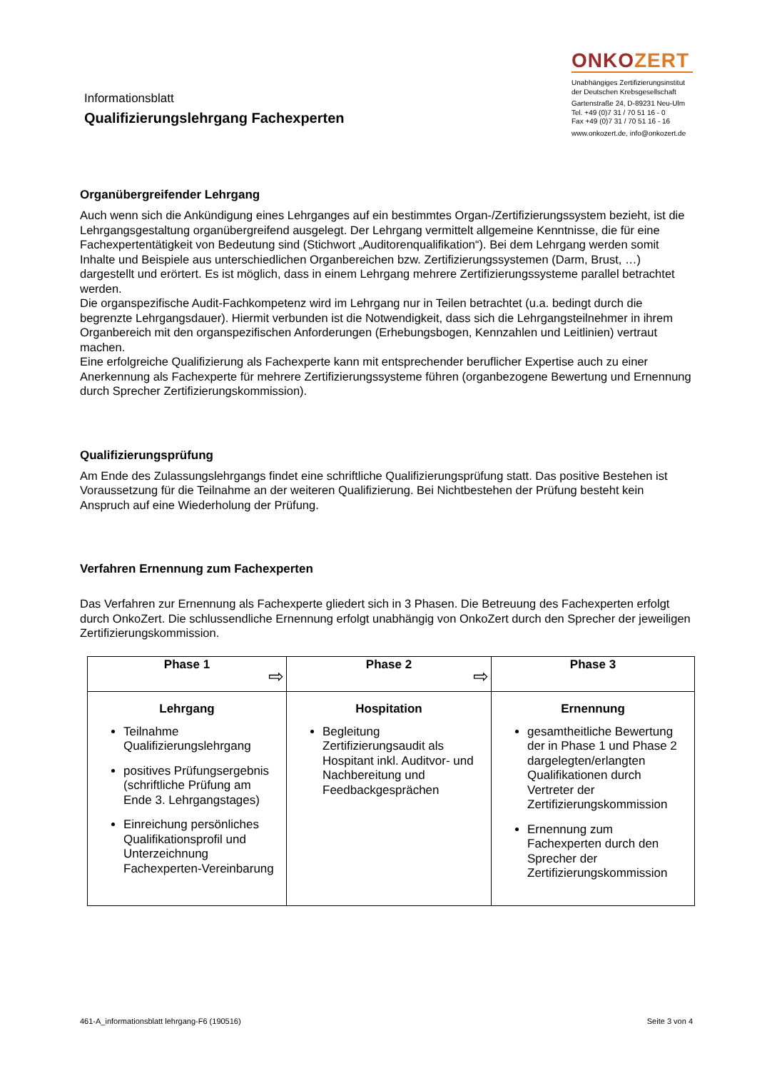Informationsblatt
Qualifizierungslehrgang Fachexperten
ONKOZERT
Unabhängiges Zertifizierungsinstitut
der Deutschen Krebsgesellschaft
Gartenstraße 24, D-89231 Neu-Ulm
Tel. +49 (0)7 31 / 70 51 16 - 0
Fax +49 (0)7 31 / 70 51 16 - 16
www.onkozert.de, info@onkozert.de
Organübergreifender Lehrgang
Auch wenn sich die Ankündigung eines Lehrganges auf ein bestimmtes Organ-/Zertifizierungssystem bezieht, ist die Lehrgangsgestaltung organübergreifend ausgelegt. Der Lehrgang vermittelt allgemeine Kenntnisse, die für eine Fachexpertentätigkeit von Bedeutung sind (Stichwort „Auditorenqualifikation“). Bei dem Lehrgang werden somit Inhalte und Beispiele aus unterschiedlichen Organbereichen bzw. Zertifizierungssystemen (Darm, Brust, …) dargestellt und erörtert. Es ist möglich, dass in einem Lehrgang mehrere Zertifizierungssysteme parallel betrachtet werden.
Die organspezifische Audit-Fachkompetenz wird im Lehrgang nur in Teilen betrachtet (u.a. bedingt durch die begrenzte Lehrgangsdauer). Hiermit verbunden ist die Notwendigkeit, dass sich die Lehrgangsteilnehmer in ihrem Organbereich mit den organspezifischen Anforderungen (Erhebungsbogen, Kennzahlen und Leitlinien) vertraut machen.
Eine erfolgreiche Qualifizierung als Fachexperte kann mit entsprechender beruflicher Expertise auch zu einer Anerkennung als Fachexperte für mehrere Zertifizierungssysteme führen (organbezogene Bewertung und Ernennung durch Sprecher Zertifizierungskommission).
Qualifizierungsprüfung
Am Ende des Zulassungslehrgangs findet eine schriftliche Qualifizierungsprüfung statt. Das positive Bestehen ist Voraussetzung für die Teilnahme an der weiteren Qualifizierung. Bei Nichtbestehen der Prüfung besteht kein Anspruch auf eine Wiederholung der Prüfung.
Verfahren Ernennung zum Fachexperten
Das Verfahren zur Ernennung als Fachexperte gliedert sich in 3 Phasen. Die Betreuung des Fachexperten erfolgt durch OnkoZert. Die schlussendliche Ernennung erfolgt unabhängig von OnkoZert durch den Sprecher der jeweiligen Zertifizierungskommission.
| Phase 1 ⇨ | Phase 2 ⇨ | Phase 3 |
| --- | --- | --- |
| Lehrgang Teilnahme Qualifizierungslehrgang positives Prüfungsergebnis (schriftliche Prüfung am Ende 3. Lehrgangstages) Einreichung persönliches Qualifikationsprofil und Unterzeichnung Fachexperten-Vereinbarung | Hospitation Begleitung Zertifizierungsaudit als Hospitant inkl. Auditvor- und Nachbereitung und Feedbackgesprächen | Ernennung gesamtheitliche Bewertung der in Phase 1 und Phase 2 dargelegten/erlangten Qualifikationen durch Vertreter der Zertifizierungskommission Ernennung zum Fachexperten durch den Sprecher der Zertifizierungskommission |
461-A_informationsblatt lehrgang-F6 (190516) Seite 3 von 4